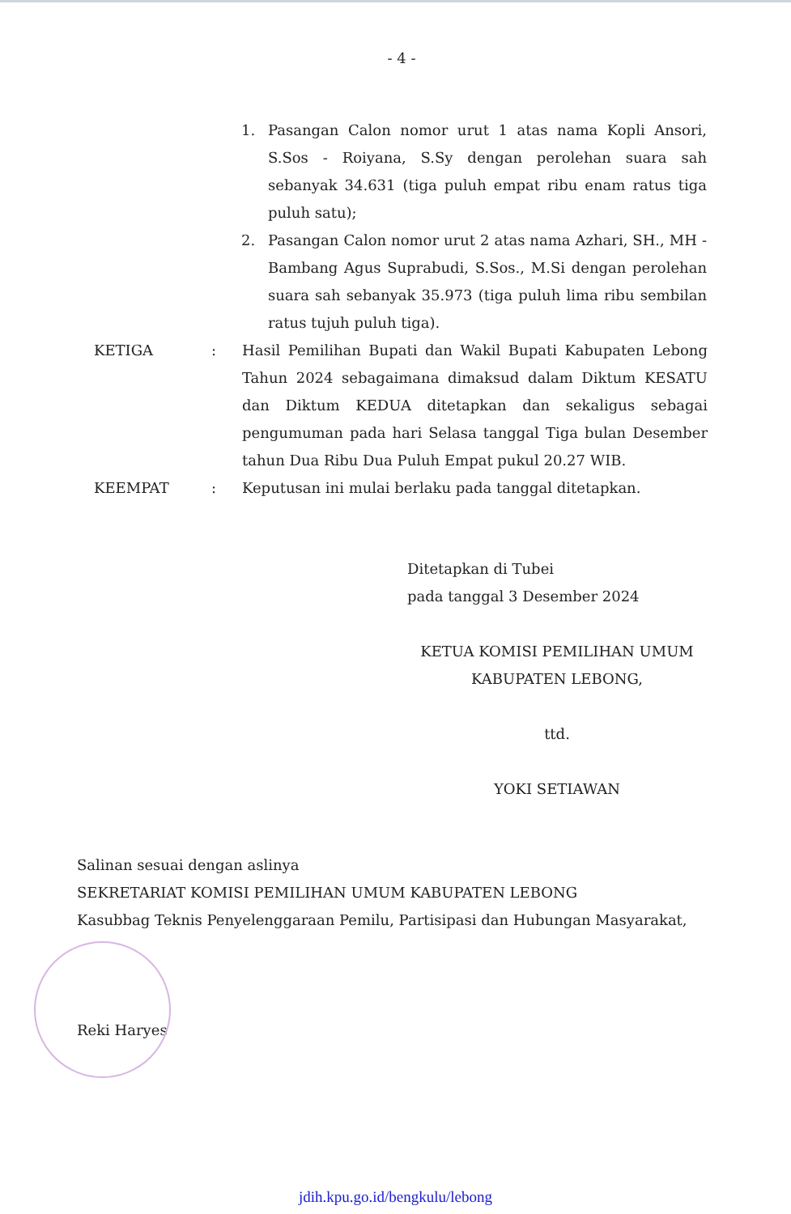- 4 -
1. Pasangan Calon nomor urut 1 atas nama Kopli Ansori, S.Sos - Roiyana, S.Sy dengan perolehan suara sah sebanyak 34.631 (tiga puluh empat ribu enam ratus tiga puluh satu);
2. Pasangan Calon nomor urut 2 atas nama Azhari, SH., MH - Bambang Agus Suprabudi, S.Sos., M.Si dengan perolehan suara sah sebanyak 35.973 (tiga puluh lima ribu sembilan ratus tujuh puluh tiga).
KETIGA : Hasil Pemilihan Bupati dan Wakil Bupati Kabupaten Lebong Tahun 2024 sebagaimana dimaksud dalam Diktum KESATU dan Diktum KEDUA ditetapkan dan sekaligus sebagai pengumuman pada hari Selasa tanggal Tiga bulan Desember tahun Dua Ribu Dua Puluh Empat pukul 20.27 WIB.
KEEMPAT : Keputusan ini mulai berlaku pada tanggal ditetapkan.
Ditetapkan di Tubei
pada tanggal 3 Desember 2024
KETUA KOMISI PEMILIHAN UMUM
KABUPATEN LEBONG,
ttd.
YOKI SETIAWAN
Salinan sesuai dengan aslinya
SEKRETARIAT KOMISI PEMILIHAN UMUM KABUPATEN LEBONG
Kasubbag Teknis Penyelenggaraan Pemilu, Partisipasi dan Hubungan Masyarakat,
Reki Haryes
jdih.kpu.go.id/bengkulu/lebong